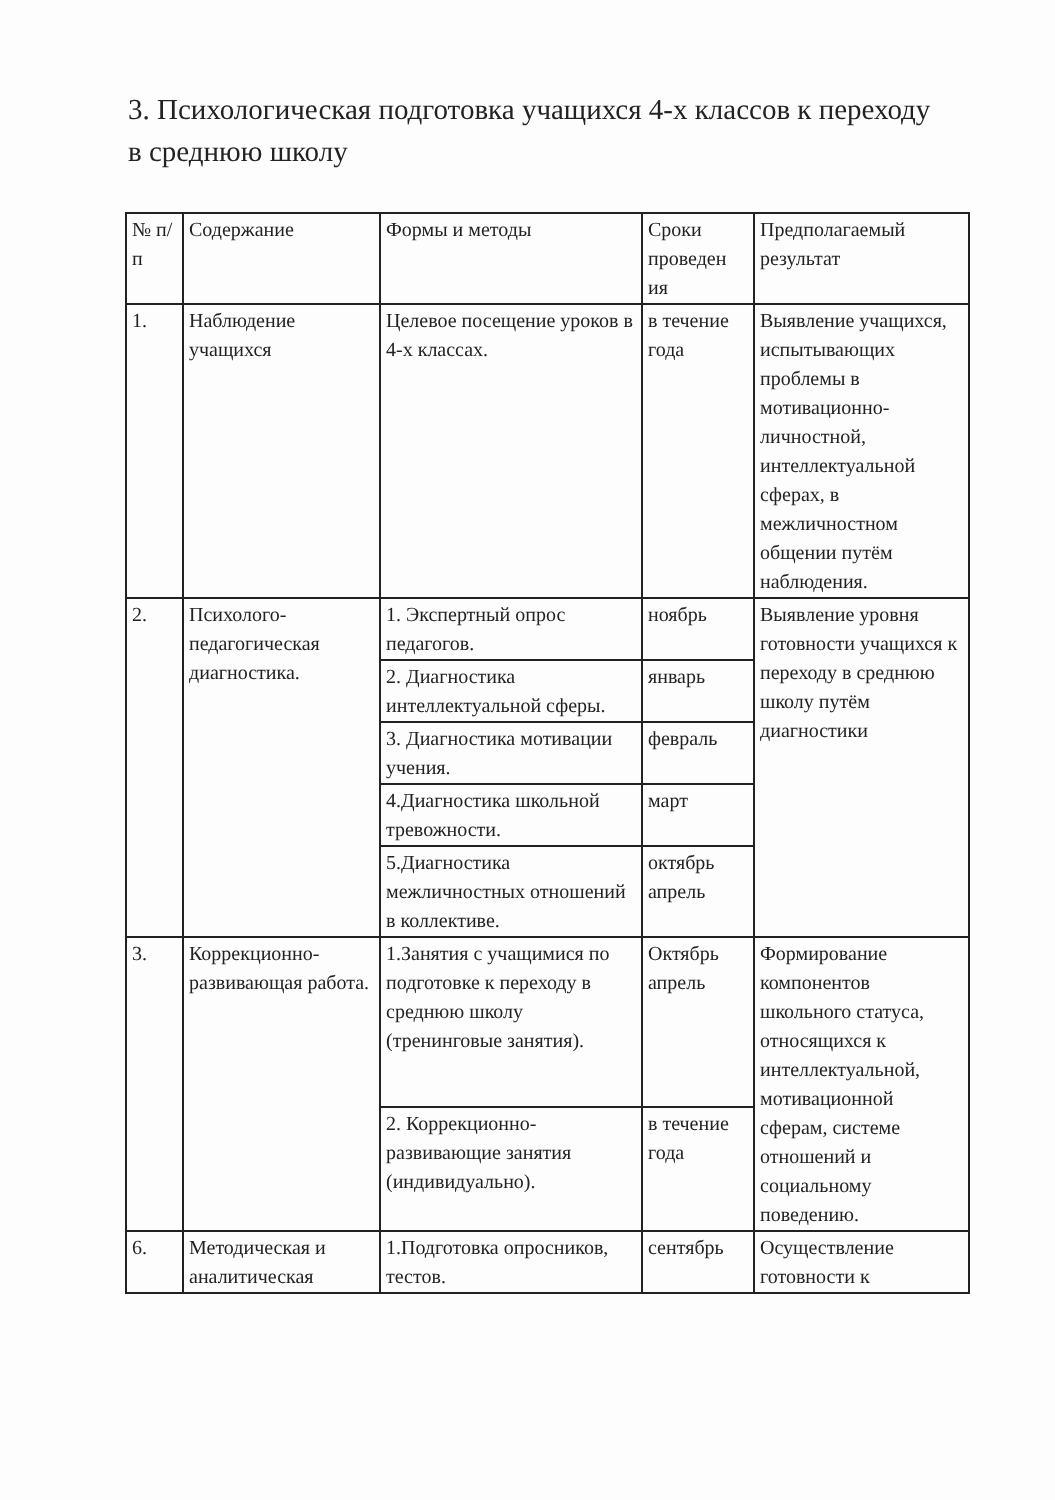3. Психологическая подготовка учащихся 4-х классов к переходу в среднюю школу
| № п/п | Содержание | Формы и методы | Сроки проведен ия | Предполагаемый результат |
| 1. | Наблюдение учащихся | Целевое посещение уроков в 4-х классах. | в течение года | Выявление учащихся, испытывающих проблемы в мотивационно-личностной, интеллектуальной сферах, в межличностном общении путём наблюдения. |
| 2. | Психолого-педагогическая диагностика. | 1. Экспертный опрос педагогов. | ноябрь | Выявление уровня готовности учащихся к переходу в среднюю школу путём диагностики |
| | | 2. Диагностика интеллектуальной сферы. | январь | |
| | | 3. Диагностика мотивации учения. | февраль | |
| | | 4.Диагностика школьной тревожности. | март | |
| | | 5.Диагностика межличностных отношений в коллективе. | октябрь апрель | |
| 3. | Коррекционно-развивающая работа. | 1.Занятия с учащимися по подготовке к переходу в среднюю школу (тренинговые занятия). | Октябрь апрель | Формирование компонентов школьного статуса, относящихся к интеллектуальной, мотивационной сферам, системе отношений и социальному поведению. |
| | | 2. Коррекционно-развивающие занятия (индивидуально). | в течение года | |
| 6. | Методическая и аналитическая | 1.Подготовка опросников, тестов. | сентябрь | Осуществление готовности к |